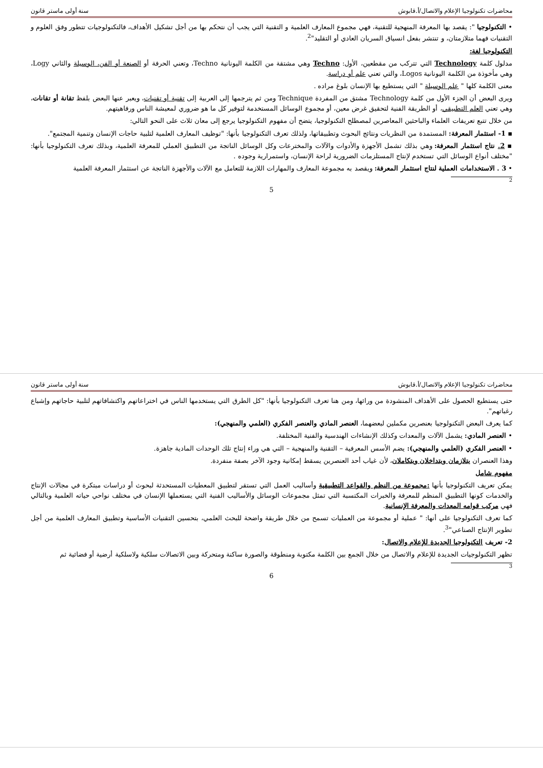محاضرات تكنولوجيا الإعلام والاتصال/أ.قابوش سنة أولى ماستر قانون
• التكنولوجيا ": يقصد بها المعرفة المنهجية للتقنية، فهي مجموع المعارف العلمية و التقنية التي يجب أن نتحكم بها من أجل تشكيل الأهداف، فالتكنولوجيات تتطور وفق العلوم و التقنيات فهما متلازمتان، و تنتشر بفعل انسياق السريان العادي أو التقليد"<sup>2</sup>.
التكنولوجيا لغة:
مدلول كلمة Technology التي تتركب من مقطعين، الأول: Techno وهي مشتقة من الكلمة اليونانية Techno، وتعني الحرفة أو الصنعة أو الفن، الوسيلة والثاني Logy، وهي مأخوذة من الكلمة اليونانية Logos، والتي تعني علم أو دراسة.
معنى الكلمة كلها " علم الوسيلة " التي يستطيع بها الإنسان بلوغ مراده .
ويرى البعض أن الجزء الأول من كلمة Technology مشتق من المفردة Technique ومن ثم يترجمها إلى العربية إلى تقنية أو تقنيات، ويعبر عنها البعض بلفظ تقانة أو تقانات، وهي تعني العلم التطبيقي، أو الطريقة الفنية لتحقيق غرض معين، أو مجموع الوسائل المستخدمة لتوفير كل ما هو ضروري لمعيشة الناس ورفاهيتهم.
من خلال تتبع تعريفات العلماء والباحثين المعاصرين لمصطلح التكنولوجيا، يتضح أن مفهوم التكنولوجيا يرجع إلى معان ثلاث على النحو التالي:
▪ 1- استثمار المعرفة: المستمدة من النظريات ونتائج البحوث وتطبيقاتها، ولذلك تعرف التكنولوجيا بأنها: "توظيف المعارف العلمية لتلبية حاجات الإنسان وتنمية المجتمع".
▪ 2. نتاج استثمار المعرفة: وهي بذلك تشمل الأجهزة والأدوات والآلات والمخترعات وكل الوسائل الناتجة من التطبيق العملي للمعرفة العلمية، وبذلك تعرف التكنولوجيا بأنها: "مختلف أنواع الوسائل التي تستخدم لإنتاج المستلزمات الضرورية لراحة الإنسان، واستمرارية وجوده .
• 3 . الاستخدامات العملية لنتاج استثمار المعرفة: ويقصد به مجموعة المعارف والمهارات اللازمة للتعامل مع الآلات والأجهزة الناتجة عن استثمار المعرفة العلمية
2
5
محاضرات تكنولوجيا الإعلام والاتصال/أ.قابوش سنة أولى ماستر قانون
حتى يستطيع الحصول على الأهداف المنشودة من ورائها، ومن هنا تعرف التكنولوجيا بأنها: "كل الطرق التي يستخدمها الناس في اختراعاتهم واكتشافاتهم لتلبية حاجاتهم وإشباع رغباتهم".
كما يعرف البعض التكنولوجيا بعنصرين مكملين لبعضهما، العنصر المادي والعنصر الفكري (العلمي والمنهجي):
• العنصر المادي: يشمل الآلات والمعدات وكذلك الإنشاءات الهندسية والفنية المختلفة.
• العنصر الفكري (العلمي والمنهجي): يضم الأسس المعرفية – التقنية والمنهجية – التي هي وراء إنتاج تلك الوحدات المادية جاهزة.
وهذا العنصران يتلازمان ويتداخلان ويتكاملان، لأن غياب أحد العنصرين يسقط إمكانية وجود الآخر بصفة منفردة.
مفهوم شامل
يمكن تعريف التكنولوجيا بأنها :مجموعة من النظم والقواعد التطبيقية وأساليب العمل التي تستقر لتطبيق المعطيات المستحدثة لبحوث أو دراسات مبتكرة في مجالات الإنتاج والخدمات كونها التطبيق المنظم للمعرفة والخبرات المكتسبة التي تمثل مجموعات الوسائل والأساليب الفنية التي يستعملها الإنسان في مختلف نواحي حياته العلمية وبالتالي فهي مركب قوامه المعدات والمعرفة الإنسانية.
كما تعرف التكنولوجيا على أنها: " عملية أو مجموعة من العمليات تسمح من خلال طريقة واضحة للبحث العلمي، بتحسين التقنيات الأساسية وتطبيق المعارف العلمية من أجل تطوير الإنتاج الصناعي"<sup>3</sup>.
2- تعريف التكنولوجيا الجديدة للإعلام والاتصال:
تظهر التكنولوجيات الجديدة للإعلام والاتصال من خلال الجمع بين الكلمة مكتوبة ومنطوقة والصورة ساكنة ومتحركة وبين الاتصالات سلكية ولاسلكية أرضية أو فضائية ثم
3
6